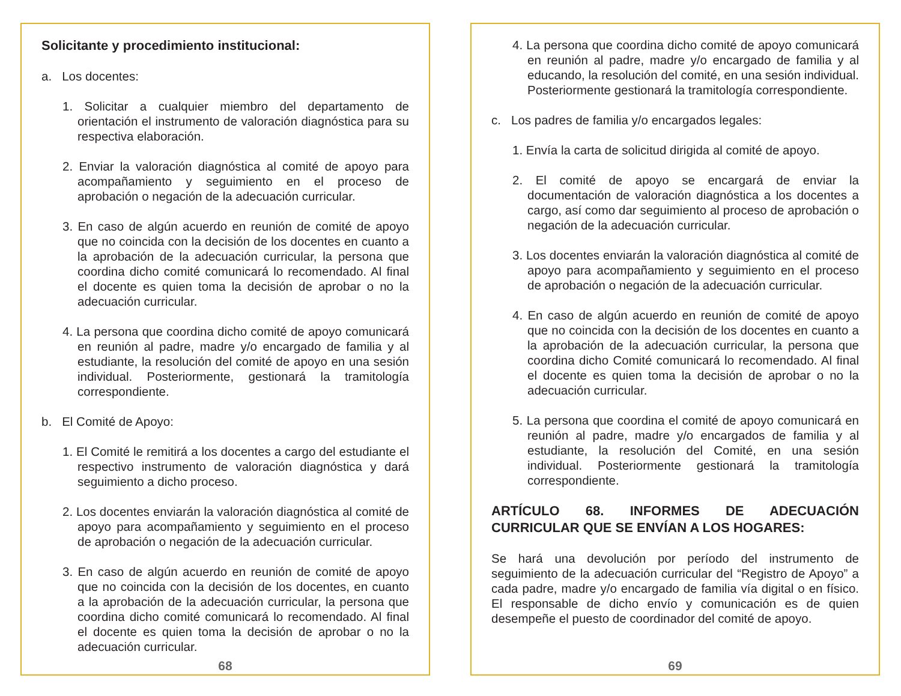Solicitante y procedimiento institucional:
a. Los docentes:
1. Solicitar a cualquier miembro del departamento de orientación el instrumento de valoración diagnóstica para su respectiva elaboración.
2. Enviar la valoración diagnóstica al comité de apoyo para acompañamiento y seguimiento en el proceso de aprobación o negación de la adecuación curricular.
3. En caso de algún acuerdo en reunión de comité de apoyo que no coincida con la decisión de los docentes en cuanto a la aprobación de la adecuación curricular, la persona que coordina dicho comité comunicará lo recomendado. Al final el docente es quien toma la decisión de aprobar o no la adecuación curricular.
4. La persona que coordina dicho comité de apoyo comunicará en reunión al padre, madre y/o encargado de familia y al estudiante, la resolución del comité de apoyo en una sesión individual. Posteriormente, gestionará la tramitología correspondiente.
b. El Comité de Apoyo:
1. El Comité le remitirá a los docentes a cargo del estudiante el respectivo instrumento de valoración diagnóstica y dará seguimiento a dicho proceso.
2. Los docentes enviarán la valoración diagnóstica al comité de apoyo para acompañamiento y seguimiento en el proceso de aprobación o negación de la adecuación curricular.
3. En caso de algún acuerdo en reunión de comité de apoyo que no coincida con la decisión de los docentes, en cuanto a la aprobación de la adecuación curricular, la persona que coordina dicho comité comunicará lo recomendado. Al final el docente es quien toma la decisión de aprobar o no la adecuación curricular.
68
4. La persona que coordina dicho comité de apoyo comunicará en reunión al padre, madre y/o encargado de familia y al educando, la resolución del comité, en una sesión individual. Posteriormente gestionará la tramitología correspondiente.
c. Los padres de familia y/o encargados legales:
1. Envía la carta de solicitud dirigida al comité de apoyo.
2. El comité de apoyo se encargará de enviar la documentación de valoración diagnóstica a los docentes a cargo, así como dar seguimiento al proceso de aprobación o negación de la adecuación curricular.
3. Los docentes enviarán la valoración diagnóstica al comité de apoyo para acompañamiento y seguimiento en el proceso de aprobación o negación de la adecuación curricular.
4. En caso de algún acuerdo en reunión de comité de apoyo que no coincida con la decisión de los docentes en cuanto a la aprobación de la adecuación curricular, la persona que coordina dicho Comité comunicará lo recomendado. Al final el docente es quien toma la decisión de aprobar o no la adecuación curricular.
5. La persona que coordina el comité de apoyo comunicará en reunión al padre, madre y/o encargados de familia y al estudiante, la resolución del Comité, en una sesión individual. Posteriormente gestionará la tramitología correspondiente.
ARTÍCULO 68. INFORMES DE ADECUACIÓN CURRICULAR QUE SE ENVÍAN A LOS HOGARES:
Se hará una devolución por período del instrumento de seguimiento de la adecuación curricular del “Registro de Apoyo” a cada padre, madre y/o encargado de familia vía digital o en físico. El responsable de dicho envío y comunicación es de quien desempeñe el puesto de coordinador del comité de apoyo.
69